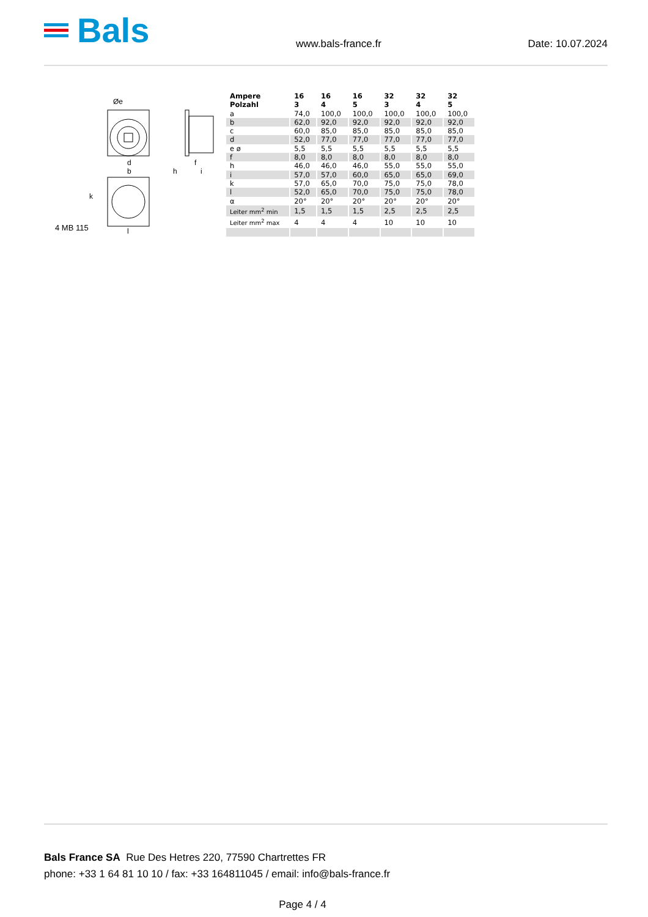Bals
www.bals-france.fr
Date: 10.07.2024
Øe
d
b
h
f
i
k
l
4 MB 115
| Ampere Polzahl | 16 3 | 16 4 | 16 5 | 32 3 | 32 4 | 32 5 |
| --- | --- | --- | --- | --- | --- | --- |
| a | 74,0 | 100,0 | 100,0 | 100,0 | 100,0 | 100,0 |
| b | 62,0 | 92,0 | 92,0 | 92,0 | 92,0 | 92,0 |
| c | 60,0 | 85,0 | 85,0 | 85,0 | 85,0 | 85,0 |
| d | 52,0 | 77,0 | 77,0 | 77,0 | 77,0 | 77,0 |
| e ø | 5,5 | 5,5 | 5,5 | 5,5 | 5,5 | 5,5 |
| f | 8,0 | 8,0 | 8,0 | 8,0 | 8,0 | 8,0 |
| h | 46,0 | 46,0 | 46,0 | 55,0 | 55,0 | 55,0 |
| i | 57,0 | 57,0 | 60,0 | 65,0 | 65,0 | 69,0 |
| k | 57,0 | 65,0 | 70,0 | 75,0 | 75,0 | 78,0 |
| l | 52,0 | 65,0 | 70,0 | 75,0 | 75,0 | 78,0 |
| α | 20° | 20° | 20° | 20° | 20° | 20° |
| Leiter mm<sup>2</sup> min | 1,5 | 1,5 | 1,5 | 2,5 | 2,5 | 2,5 |
| Leiter mm<sup>2</sup> max | 4 | 4 | 4 | 10 | 10 | 10 |
Bals France SA Rue Des Hetres 220, 77590 Chartrettes FR
phone: +33 1 64 81 10 10 / fax: +33 164811045 / email: info@bals-france.fr
Page 4 / 4